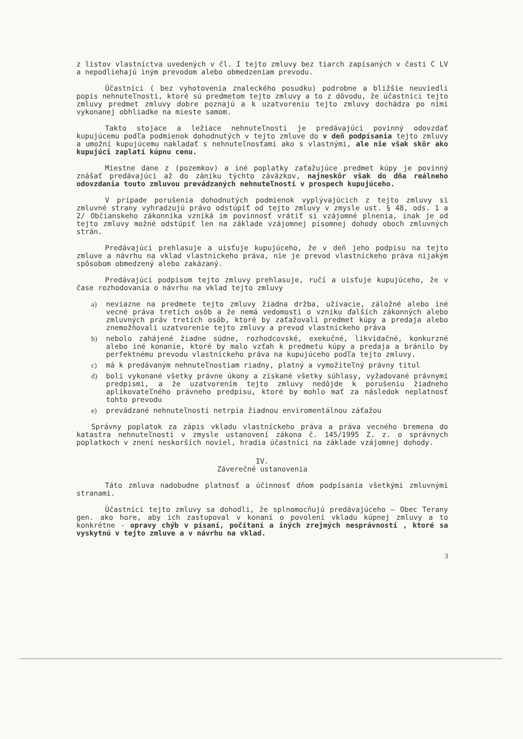z listov vlastníctva uvedených v čl. I tejto zmluvy bez tiarch zapísaných v časti C LV a nepodliehajú iným prevodom alebo obmedzeniam prevodu.
Účastníci ( bez vyhotovenia znaleckého posudku) podrobne a bližšie neuviedli popis nehnuteľnosti, ktoré sú predmetom tejto zmluvy a to z dôvodu, že účastníci tejto zmluvy predmet zmluvy dobre poznajú a k uzatvoreniu tejto zmluvy dochádza po nimi vykonanej obhliadke na mieste samom.
Takto stojace a ležiace nehnuteľnosti je predávajúci povinný odovzdať kupujúcemu podľa podmienok dohodnutých v tejto zmluve do v deň podpísania tejto zmluvy a umožní kupujúcemu nakladať s nehnuteľnosťami ako s vlastnými, ale nie však skôr ako kupujúci zaplatí kúpnu cenu.
Miestne dane z (pozemkov) a iné poplatky zaťažujúce predmet kúpy je povinný znášať predávajúci až do zániku týchto záväzkov, najneskôr však do dňa reálneho odovzdania touto zmluvou prevádzaných nehnuteľností v prospech kupujúceho.
V prípade porušenia dohodnutých podmienok vyplývajúcich z tejto zmluvy si zmluvné strany vyhradzujú právo odstúpiť od tejto zmluvy v zmysle ust. § 48, ods. 1 a 2/ Občianskeho zákonníka vzniká im povinnosť vrátiť si vzájomné plnenia, inak je od tejto zmluvy možné odstúpiť len na základe vzájomnej písomnej dohody oboch zmluvných strán.
Predávajúci prehlasuje a uisťuje kupujúceho, že v deň jeho podpisu na tejto zmluve a návrhu na vklad vlastníckeho práva, nie je prevod vlastníckeho práva nijakým spôsobom obmedzený alebo zakázaný.
Predávajúci podpisom tejto zmluvy prehlasuje, ručí a uisťuje kupujúceho, že v čase rozhodovania o návrhu na vklad tejto zmluvy
a) neviazne na predmete tejto zmluvy žiadna držba, užívacie, záložné alebo iné vecné práva tretích osôb a že nemá vedomosti o vzniku ďalších zákonných alebo zmluvných práv tretích osôb, ktoré by zaťažovali predmet kúpy a predaja alebo znemožňovali uzatvorenie tejto zmluvy a prevod vlastníckeho práva
b) nebolo zahájené žiadne súdne, rozhodcovské, exekučné, likvidačné, konkurzné alebo iné konanie, ktoré by malo vzťah k predmetu kúpy a predaja a bránilo by perfektnému prevodu vlastníckeho práva na kupujúceho podľa tejto zmluvy.
c) má k predávaným nehnuteľnostiam riadny, platný a vymožiteľný právny titul
d) boli vykonané všetky právne úkony a získané všetky súhlasy, vyžadované právnymi predpismi, a že uzatvorením tejto zmluvy nedôjde k porušeniu žiadneho aplikovateľného právneho predpisu, ktoré by mohlo mať za následok neplatnosť tohto prevodu
e) prevádzané nehnuteľnosti netrpia žiadnou enviromentálnou záťažou
Správny poplatok za zápis vkladu vlastníckeho práva a práva vecného bremena do katastra nehnuteľností v zmysle ustanovení zákona č. 145/1995 Z. z. o správnych poplatkoch v znení neskorších noviel, hradia účastníci na základe vzájomnej dohody.
IV.
Záverečné ustanovenia
Táto zmluva nadobudne platnosť a účinnosť dňom podpísania všetkými zmluvnými stranami.
Účastníci tejto zmluvy sa dohodli, že splnomocňujú predávajúceho – Obec Terany gen. ako hore, aby ich zastupoval v konaní o povolení vkladu kúpnej zmluvy a to konkrétne - opravy chýb v písaní, počítaní a iných zrejmých nesprávností , ktoré sa vyskytnú v tejto zmluve a v návrhu na vklad.
3